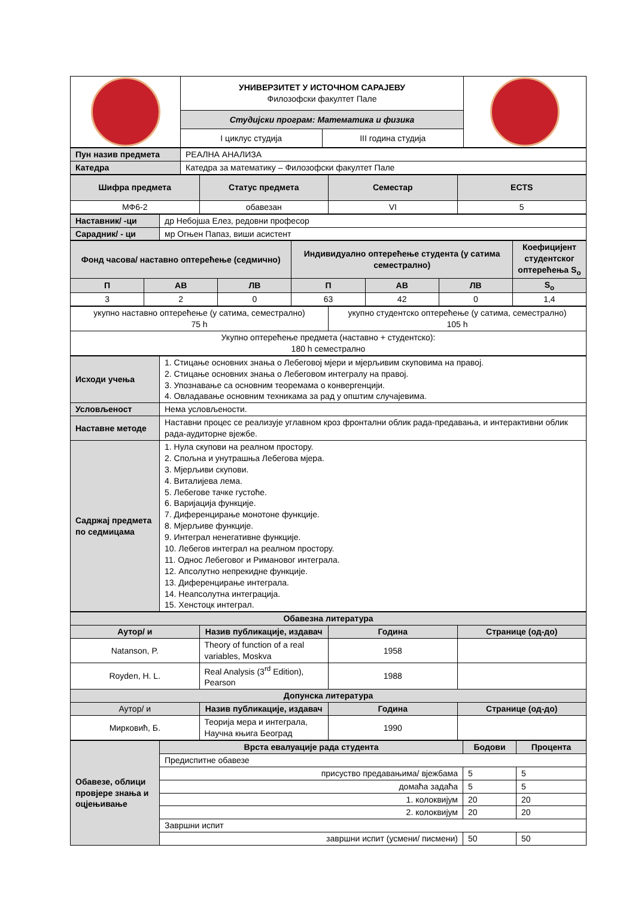| | УНИВЕРЗИТЕТ У ИСТОЧНОМ САРАЈЕВУ Филозофски факултет Пале | | |
| | Студијски програм: Математика и физика | | |
| | I циклус студија | III година студија | |
| Пун назив предмета | РЕАЛНА АНАЛИЗА |
| Катедра | Катедра за математику – Филозофски факултет Пале |
| Шифра предмета | Статус предмета | Семестар | ECTS |
| --- | --- | --- | --- |
| МФ6-2 | обавезан | VI | 5 |
| Наставник/ -ци | др Небојша Елез, редовни професор |
| Сарадник/ - ци | мр Огњен Папаз, виши асистент |
| Фонд часова/ наставно оптерећење (седмично) | | | Индивидуално оптерећење студента (у сатима семестрално) | | | Коефицијент студентског оптерећења S<sub>o</sub> |
| --- | --- | --- | --- | --- | --- | --- |
| П | АВ | ЛВ | П | АВ | ЛВ | S<sub>o</sub> |
| 3 | 2 | 0 | 63 | 42 | 0 | 1,4 |
| укупно наставно оптерећење (у сатима, семестрално) 75 h | укупно студентско оптерећење (у сатима, семестрално) 105 h |
| Укупно оптерећење предмета (наставно + студентско): 180 h семестрално | |
| Исходи учења | 1. Стицање основних знања о Лебеговој мјери и мјерљивим скуповима на правој. 2. Стицање основних знања о Лебеговом интегралу на правој. 3. Упознавање са основним теоремама о конвергенцији. 4. Овладавање основним техникама за рад у општим случајевима. |
| Условљеност | Нема условљености. |
| Наставне методе | Наставни процес се реализује углавном кроз фронтални облик рада-предавања, и интерактивни облик рада-аудиторне вјежбе. |
| Садржај предмета по седмицама | 1. Нула скупови на реалном простору. 2. Спољна и унутрашња Лебегова мјера. 3. Мјерљиви скупови. 4. Виталијева лема. 5. Лебегове тачке густоће. 6. Варијација функције. 7. Диференцирање монотоне функције. 8. Мјерљиве функције. 9. Интеграл ненегативне функције. 10. Лебегов интеграл на реалном простору. 11. Однос Лебеговог и Римановог интеграла. 12. Апсолутно непрекидне функције. 13. Диференцирање интеграла. 14. Неапсолутна интеграција. 15. Хенстоцк интеграл. |
| Обавезна литература | | | |
| --- | --- | --- | --- |
| Аутор/ и | Назив публикације, издавач | Година | Странице (од-до) |
| Natanson, P. | Theory of function of a real variables, Moskva | 1958 | |
| Royden, H. L. | Real Analysis (3<sup>rd</sup> Edition), Pearson | 1988 | |
| Допунска литература | | | |
| Аутор/ и | Назив публикације, издавач | Година | Странице (од-до) |
| Мирковић, Б. | Теорија мера и интеграла, Научна књига Београд | 1990 | |
| Обавезе, облици провјере знања и оцјењивање | Врста евалуације рада студента | Бодови | Процента |
| | Предиспитне обавезе | | |
| | присуство предавањима/ вјежбама | 5 | 5 |
| | домаћа задаћа | 5 | 5 |
| | 1. колоквијум | 20 | 20 |
| | 2. колоквијум | 20 | 20 |
| | Завршни испит | | |
| | завршни испит (усмени/ писмени) | 50 | 50 |